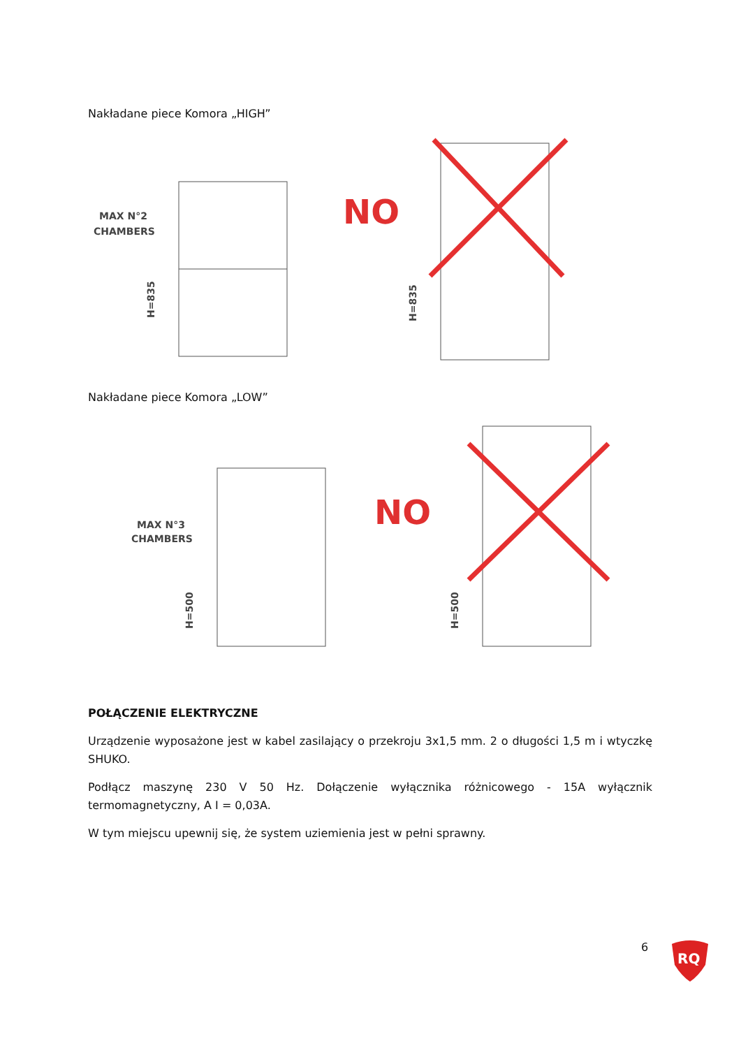Nakładane piece Komora „HIGH”
MAX N°2
CHAMBERS
H=835
NO
H=835
Nakładane piece Komora „LOW”
MAX N°3
CHAMBERS
H=500
NO
H=500
POŁĄCZENIE ELEKTRYCZNE
Urządzenie wyposażone jest w kabel zasilający o przekroju 3x1,5 mm. 2 o długości 1,5 m i wtyczkę SHUKO.
Podłącz maszynę 230 V 50 Hz. Dołączenie wyłącznika różnicowego - 15A wyłącznik termomagnetyczny, A I = 0,03A.
W tym miejscu upewnij się, że system uziemienia jest w pełni sprawny.
6
RQ